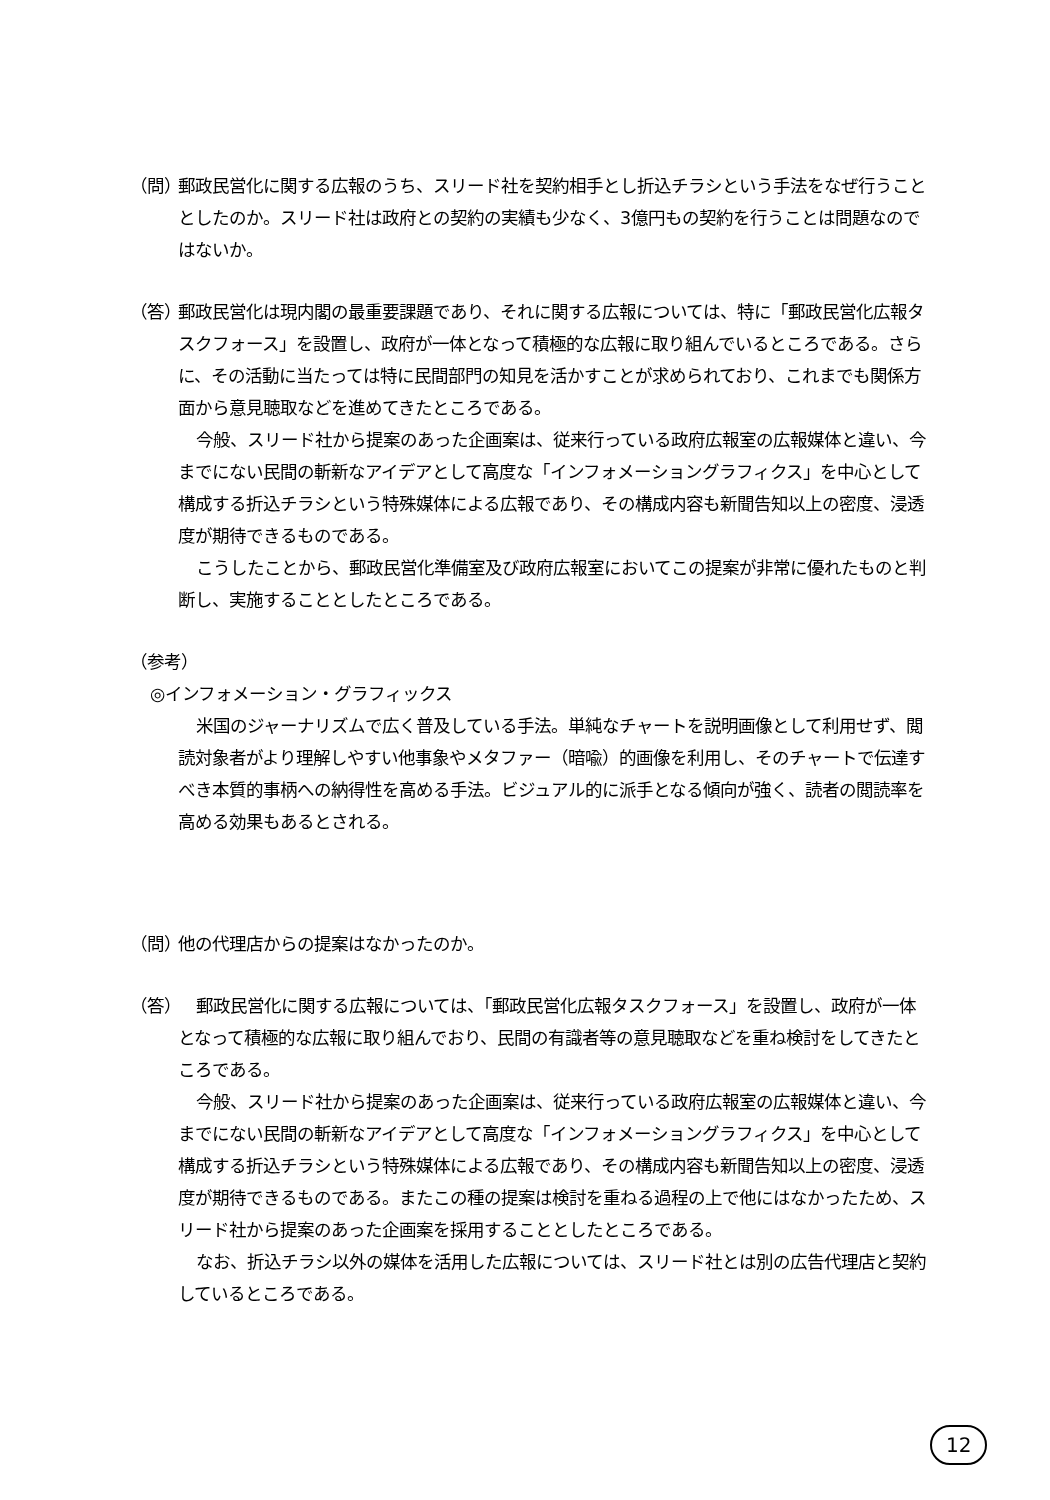（問）
郵政民営化に関する広報のうち、スリード社を契約相手とし折込チラシという手法をなぜ行うこととしたのか。スリード社は政府との契約の実績も少なく、3億円もの契約を行うことは問題なのではないか。
（答）
郵政民営化は現内閣の最重要課題であり、それに関する広報については、特に「郵政民営化広報タスクフォース」を設置し、政府が一体となって積極的な広報に取り組んでいるところである。さらに、その活動に当たっては特に民間部門の知見を活かすことが求められており、これまでも関係方面から意見聴取などを進めてきたところである。
今般、スリード社から提案のあった企画案は、従来行っている政府広報室の広報媒体と違い、今までにない民間の斬新なアイデアとして高度な「インフォメーショングラフィクス」を中心として構成する折込チラシという特殊媒体による広報であり、その構成内容も新聞告知以上の密度、浸透度が期待できるものである。
こうしたことから、郵政民営化準備室及び政府広報室においてこの提案が非常に優れたものと判断し、実施することとしたところである。
（参考）
◎インフォメーション・グラフィックス
米国のジャーナリズムで広く普及している手法。単純なチャートを説明画像として利用せず、閲読対象者がより理解しやすい他事象やメタファー（暗喩）的画像を利用し、そのチャートで伝達すべき本質的事柄への納得性を高める手法。ビジュアル的に派手となる傾向が強く、読者の閲読率を高める効果もあるとされる。
（問）
他の代理店からの提案はなかったのか。
（答）
郵政民営化に関する広報については、「郵政民営化広報タスクフォース」を設置し、政府が一体となって積極的な広報に取り組んでおり、民間の有識者等の意見聴取などを重ね検討をしてきたところである。
今般、スリード社から提案のあった企画案は、従来行っている政府広報室の広報媒体と違い、今までにない民間の斬新なアイデアとして高度な「インフォメーショングラフィクス」を中心として構成する折込チラシという特殊媒体による広報であり、その構成内容も新聞告知以上の密度、浸透度が期待できるものである。またこの種の提案は検討を重ねる過程の上で他にはなかったため、スリード社から提案のあった企画案を採用することとしたところである。
なお、折込チラシ以外の媒体を活用した広報については、スリード社とは別の広告代理店と契約しているところである。
12